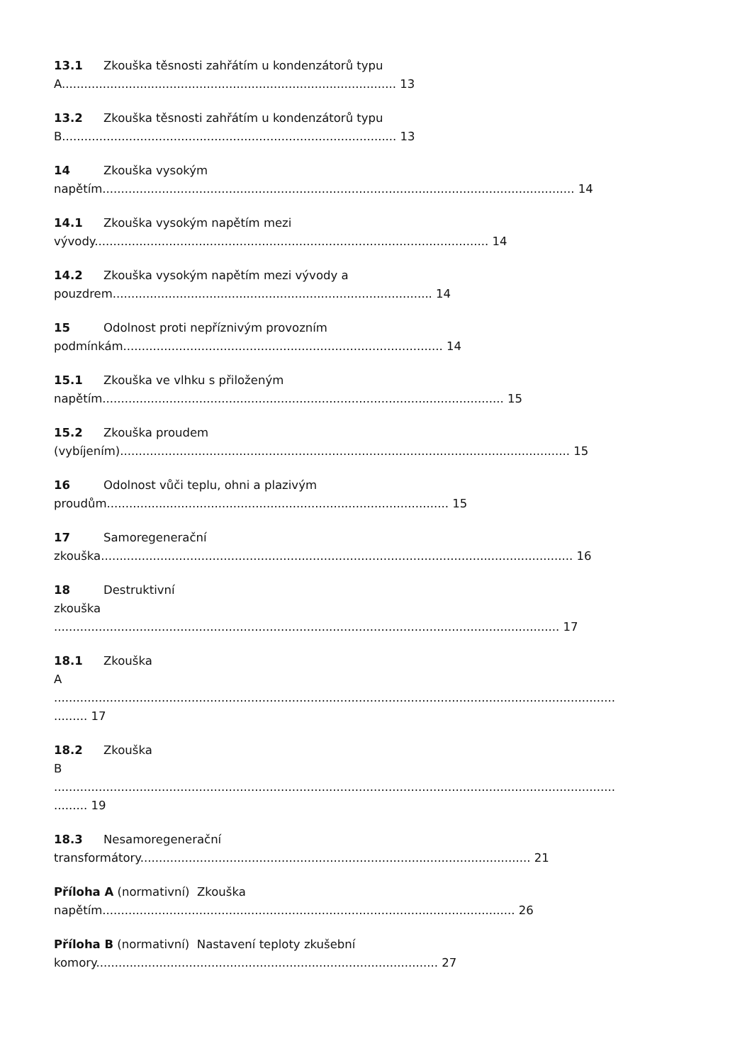13.1 Zkouška těsnosti zahřátím u kondenzátorů typu
A.......................................................................................... 13
13.2 Zkouška těsnosti zahřátím u kondenzátorů typu
B.......................................................................................... 13
14 Zkouška vysokým
napětím............................................................................................................................... 14
14.1 Zkouška vysokým napětím mezi
vývody.......................................................................................................... 14
14.2 Zkouška vysokým napětím mezi vývody a
pouzdrem...................................................................................... 14
15 Odolnost proti nepříznivým provozním
podmínkám...................................................................................... 14
15.1 Zkouška ve vlhku s přiloženým
napětím............................................................................................................ 15
15.2 Zkouška proudem
(vybíjením)......................................................................................................................... 15
16 Odolnost vůči teplu, ohni a plazivým
proudům............................................................................................ 15
17 Samoregenerační
zkouška............................................................................................................................... 16
18 Destruktivní
zkouška
........................................................................................................................................ 17
18.1 Zkouška
A
.......................................................................................................................................................
......... 17
18.2 Zkouška
B
.......................................................................................................................................................
......... 19
18.3 Nesamoregenerační
transformátory......................................................................................................... 21
Příloha A (normativní) Zkouška
napětím............................................................................................................... 26
Příloha B (normativní) Nastavení teploty zkušební
komory............................................................................................ 27